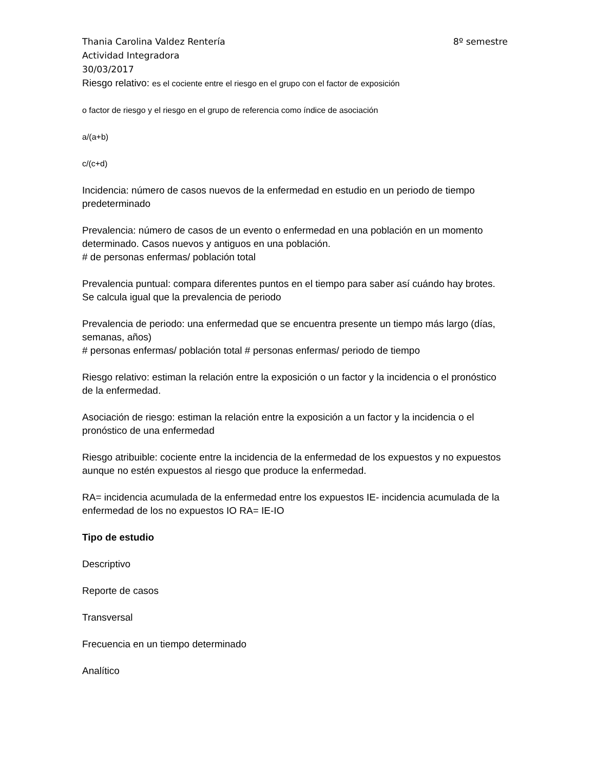Thania Carolina Valdez Rentería 8º semestre
Actividad Integradora
30/03/2017
Riesgo relativo: es el cociente entre el riesgo en el grupo con el factor de exposición
o factor de riesgo y el riesgo en el grupo de referencia como índice de asociación
a/(a+b)
c/(c+d)
Incidencia: número de casos nuevos de la enfermedad en estudio en un periodo de tiempo predeterminado
Prevalencia: número de casos de un evento o enfermedad en una población en un momento determinado. Casos nuevos y antiguos en una población.
# de personas enfermas/ población total
Prevalencia puntual: compara diferentes puntos en el tiempo para saber así cuándo hay brotes. Se calcula igual que la prevalencia de periodo
Prevalencia de periodo: una enfermedad que se encuentra presente un tiempo más largo (días, semanas, años)
# personas enfermas/ población total # personas enfermas/ periodo de tiempo
Riesgo relativo: estiman la relación entre la exposición o un factor y la incidencia o el pronóstico de la enfermedad.
Asociación de riesgo: estiman la relación entre la exposición a un factor y la incidencia o el pronóstico de una enfermedad
Riesgo atribuible: cociente entre la incidencia de la enfermedad de los expuestos y no expuestos aunque no estén expuestos al riesgo que produce la enfermedad.
RA= incidencia acumulada de la enfermedad entre los expuestos IE- incidencia acumulada de la enfermedad de los no expuestos IO RA= IE-IO
Tipo de estudio
Descriptivo
Reporte de casos
Transversal
Frecuencia en un tiempo determinado
Analítico